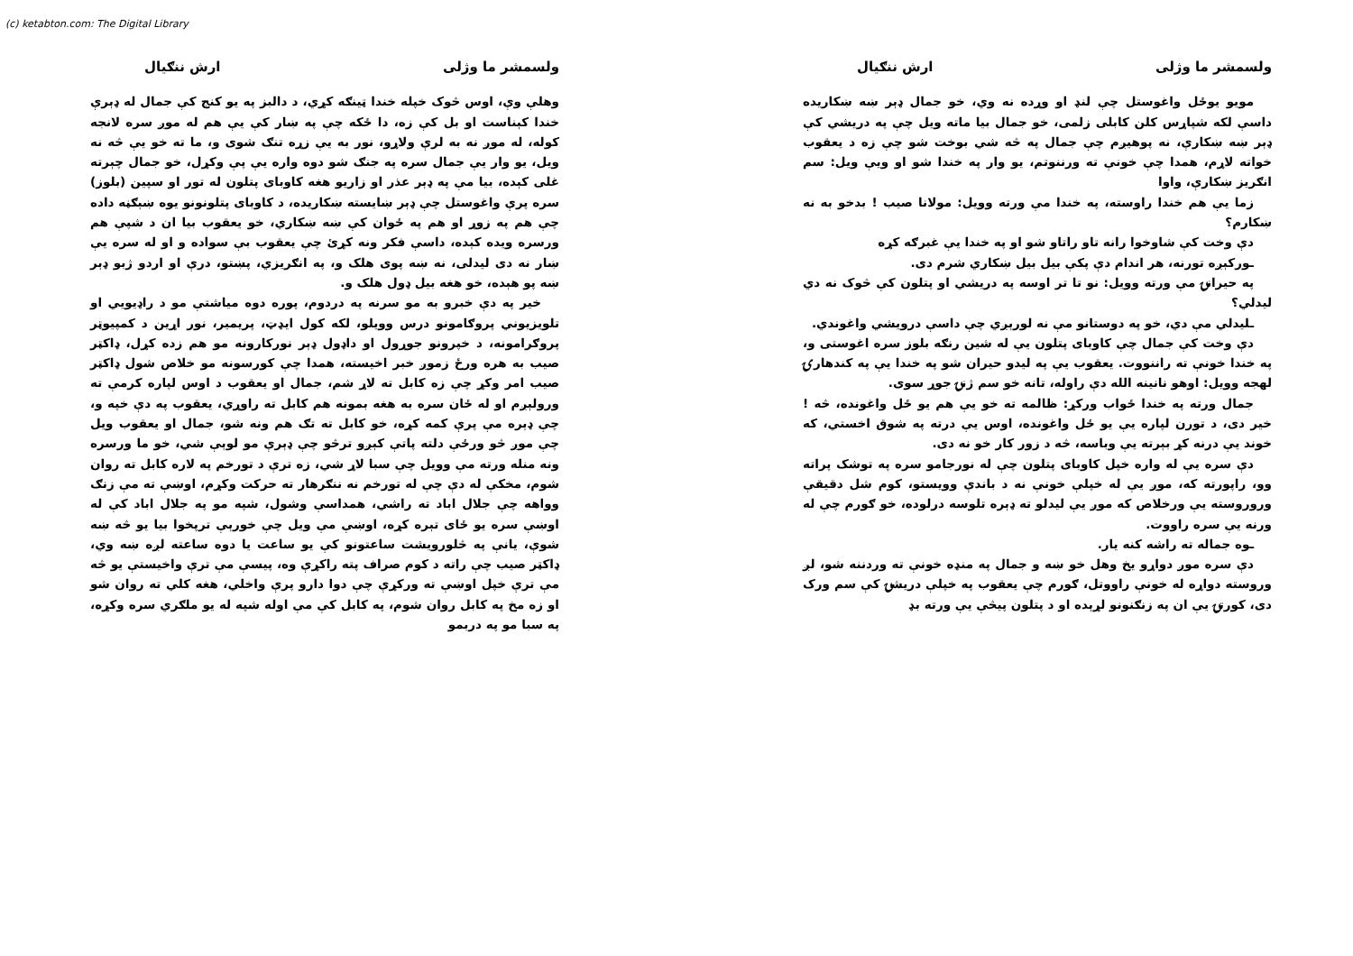(c) ketabton.com: The Digital Library
ولسمشر ما وژلی ارش ننګیال
مویو یوځل واغوستل چې لنډ او وړده نه وي، خو جمال ډېر ښه ښکاریده داسې لکه شپاړس کلن کابلی زلمی، خو جمال بیا ماته ویل چې په دریشي کې ډېر ښه ښکارې، نه پوهیږم چې جمال په څه شي بوخت شو چې زه د یعقوب خواته لاړم، همدا چې خونې ته ورننوتم، یو وار په خندا شو او ویې ویل: سم انګریز ښکارې، واوا
زما یې هم خندا راوسته، په خندا مې ورته وویل: مولانا صیب ! بدخو به نه ښکارم؟
دې وخت کې شاوخوا رانه تاو راتاو شو او په خندا یې غبرګه کړه
ـورکېږه تورنه، هر اندام دې پکې بیل بیل ښکاري شرم دی.
په حیرانۍ مې ورته وویل: نو تا تر اوسه په دریشي او پتلون کې څوک نه دي لیدلي؟
ـلیدلي مې دي، خو په دوستانو مې نه لورېږي چې داسې درویشي واغوندي.
دې وخت کې جمال چې کاوبای پتلون یې له شین رنګه بلوز سره اغوستی و، په خندا خونې ته راننووت. یعقوب یې په لیدو حیران شو په خندا یې په کندهارۍ لهجه وویل: اوهو نانینه الله دې راوله، تانه خو سم ژنۍ جوړ سوی.
جمال ورته په خندا ځواب ورکړ: ظالمه ته خو یې هم یو ځل واغونده، څه ! خیر دی، د تورن لپاره یې یو ځل واغونده، اوس یې درته په شوق اخستي، که خوند یې درنه کړ بېرته یې وباسه، څه د زور کار خو نه دی.
دې سره یې له واره خپل کاوبای پتلون چې له نورجامو سره په توشک پراته وو، راپورته که، موږ یې له خپلې خونې نه د باندې وویستو، کوم شل دقیقې وروروسته یې ورخلاص که موږ یې لیدلو ته ډېره تلوسه درلوده، خو ګورم چې له ورنه یې سره راووت.
ـوه جماله ته راشه کنه یار.
دې سره موږ دواړو یخ وهل خو ښه و جمال په منډه خونې ته وردننه شو، لږ وروسته دواړه له خونې راووتل، ګورم چې یعقوب په خپلې دریشۍ کې سم ورک دی، کورتۍ یې ان په زنګنونو لړېده او د پتلون پیڅې یې ورته بډ
ولسمشر ما وژلی ارش ننګیال
وهلې وې، اوس څوک خپله خندا ټینګه کړي، د دالبز په یو کنج کې جمال له ډېرې خندا کېناست او بل کې زه، دا ځکه چې په ښار کې یې هم له موږ سره لانجه کوله، له موږ نه به لرې ولاړو، نور به یې زړه تنګ شوی و، ما ته خو یې څه نه ویل، یو وار یې جمال سره په جنګ شو دوه واره یې پې وکړل، خو جمال چېرته غلی کېده، بیا مې په ډېر عذر او زاریو هغه کاوبای پتلون له تور او سپین (بلوز) سره پرې واغوستل چې ډېر ښایسته ښکاریده، د کاوبای پتلونونو یوه ښېګڼه داده چې هم په زوړ او هم په ځوان کې ښه ښکاري، خو یعقوب بیا ان د شپې هم ورسره ویده کېده، داسې فکر ونه کړئ چې یعقوب بې سواده و او له سره یې ښار نه دی لیدلی، نه ښه پوی هلک و، په انګریزي، پښتو، درې او اردو ژبو ډېر ښه پو هېده، خو هغه بیل ډول هلک و.
خیر په دې خبرو به مو سرنه په دردوم، پوره دوه میاشتې مو د راډیویي او تلویزیوني پروګامونو درس وویلو، لکه کول ایډټ، پریمیر، نور اړین د کمپیوټر پروګرامونه، د خپرونو جوړول او داډول ډېر نورکارونه مو هم زده کړل، ډاکټر صیب به هره ورځ زموږ خبر اخیسته، همدا چې کورسونه مو خلاص شول ډاکټر صیب امر وکړ چې زه کابل ته لاړ شم، جمال او یعقوب د اوس لپاره کرمې ته ورولېږم او له ځان سره به هغه بمونه هم کابل ته راوړي، یعقوب په دې خپه و، چې ډېره مې پرې کمه کړه، خو کابل ته تګ هم ونه شو، جمال او یعقوب ویل چې موږ څو ورځې دلته پاتې کېږو ترڅو چې ډېرې مو لوېې شي، خو ما ورسره ونه منله ورته مې وویل چې سبا لاړ شي، زه ترې د تورخم په لاره کابل ته روان شوم، مخکې له دې چې له تورخم نه ننګرهار ته حرکت وکړم، اوښې ته مې زنګ وواهه چې جلال اباد ته راشي، همداسې وشول، شپه مو په جلال اباد کې له اوښې سره یو ځای تېره کړه، اوښې مې ویل چې خورېې ترپخوا بیا یو څه ښه شوې، یانې په څلورویشت ساعتونو کې یو ساعت یا دوه ساعته لږه ښه وي، ډاکټر صیب چې راته د کوم صراف پته راکړې وه، پیسې مې ترې واخیستې یو څه مې ترې خپل اوښې ته ورکړې چې دوا دارو پرې واخلي، هغه کلي ته روان شو او زه مخ په کابل روان شوم، په کابل کې مې اوله شپه له یو ملګري سره وکړه، په سبا مو په دربمو